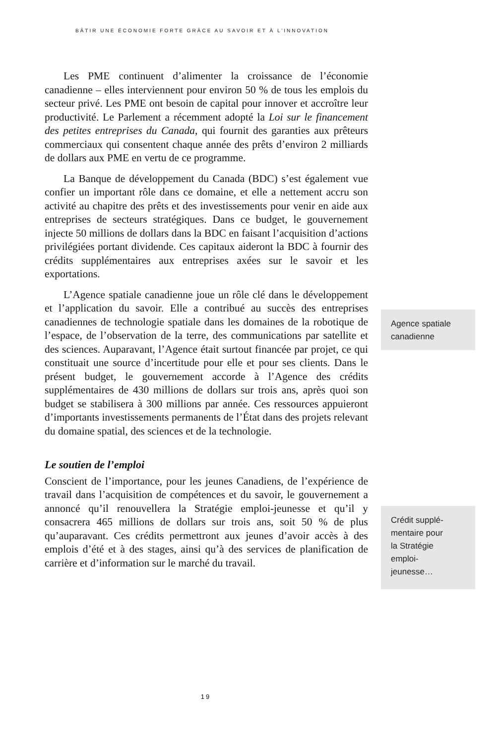BÂTIR UNE ÉCONOMIE FORTE GRÂCE AU SAVOIR ET À L’INNOVATION
Les PME continuent d’alimenter la croissance de l’économie canadienne – elles interviennent pour environ 50 % de tous les emplois du secteur privé. Les PME ont besoin de capital pour innover et accroître leur productivité. Le Parlement a récemment adopté la Loi sur le financement des petites entreprises du Canada, qui fournit des garanties aux prêteurs commerciaux qui consentent chaque année des prêts d’environ 2 milliards de dollars aux PME en vertu de ce programme.
La Banque de développement du Canada (BDC) s’est également vue confier un important rôle dans ce domaine, et elle a nettement accru son activité au chapitre des prêts et des investissements pour venir en aide aux entreprises de secteurs stratégiques. Dans ce budget, le gouvernement injecte 50 millions de dollars dans la BDC en faisant l’acquisition d’actions privilégiées portant dividende. Ces capitaux aideront la BDC à fournir des crédits supplémentaires aux entreprises axées sur le savoir et les exportations.
L’Agence spatiale canadienne joue un rôle clé dans le développement et l’application du savoir. Elle a contribué au succès des entreprises canadiennes de technologie spatiale dans les domaines de la robotique de l’espace, de l’observation de la terre, des communications par satellite et des sciences. Auparavant, l’Agence était surtout financée par projet, ce qui constituait une source d’incertitude pour elle et pour ses clients. Dans le présent budget, le gouvernement accorde à l’Agence des crédits supplémentaires de 430 millions de dollars sur trois ans, après quoi son budget se stabilisera à 300 millions par année. Ces ressources appuieront d’importants investissements permanents de l’État dans des projets relevant du domaine spatial, des sciences et de la technologie.
Le soutien de l’emploi
Conscient de l’importance, pour les jeunes Canadiens, de l’expérience de travail dans l’acquisition de compétences et du savoir, le gouvernement a annoncé qu’il renouvellera la Stratégie emploi-jeunesse et qu’il y consacrera 465 millions de dollars sur trois ans, soit 50 % de plus qu’auparavant. Ces crédits permettront aux jeunes d’avoir accès à des emplois d’été et à des stages, ainsi qu’à des services de planification de carrière et d’information sur le marché du travail.
Agence spatiale canadienne
Crédit supplé-
mentaire pour
la Stratégie
emploi-
jeunesse…
19